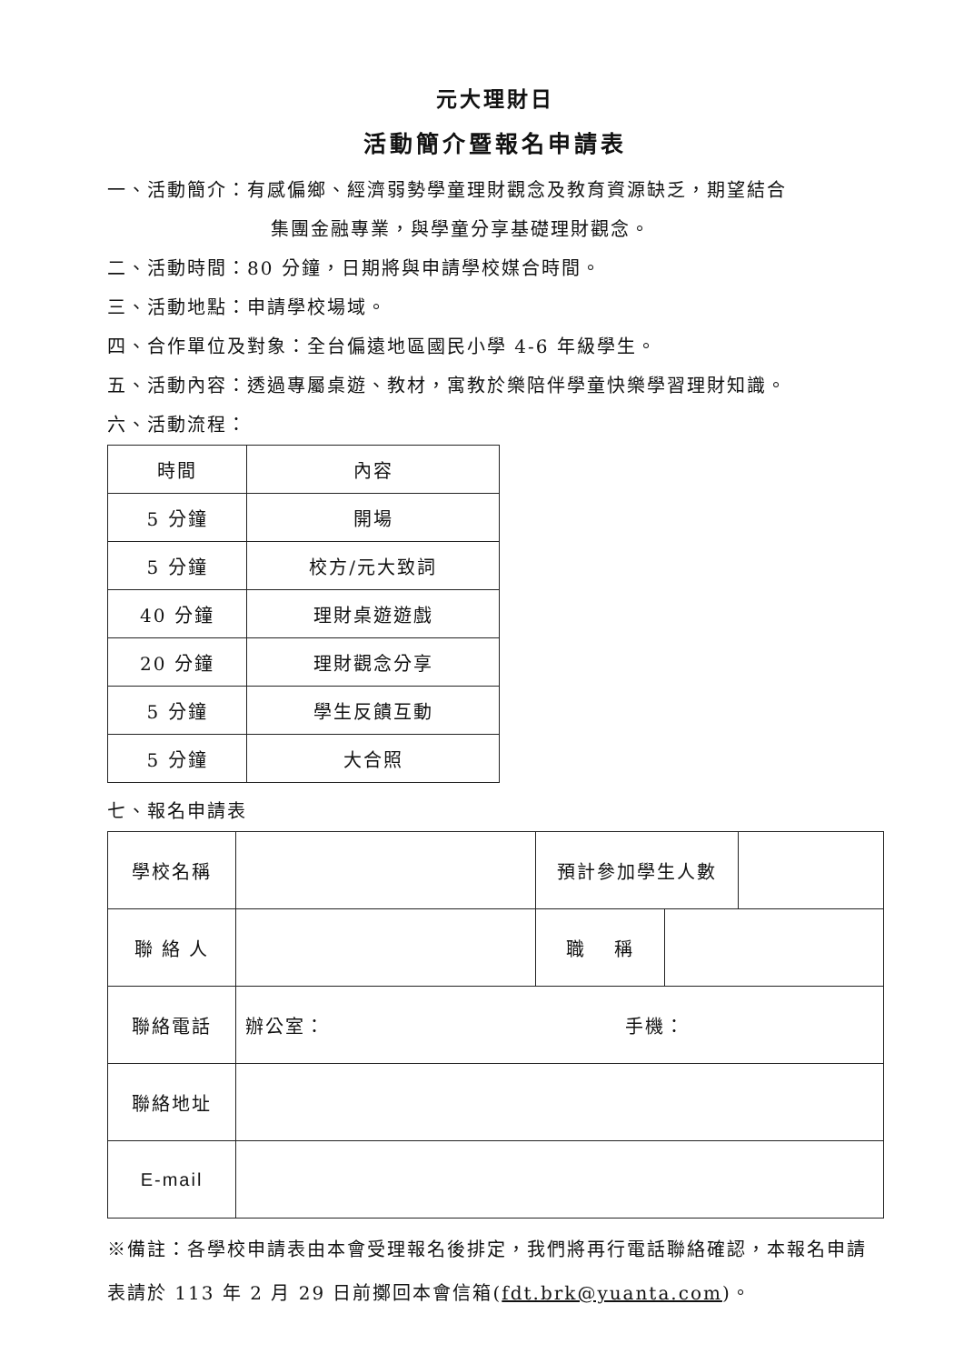元大理財日
活動簡介暨報名申請表
一、活動簡介：有感偏鄉、經濟弱勢學童理財觀念及教育資源缺乏，期望結合
集團金融專業，與學童分享基礎理財觀念。
二、活動時間：80 分鐘，日期將與申請學校媒合時間。
三、活動地點：申請學校場域。
四、合作單位及對象：全台偏遠地區國民小學 4-6 年級學生。
五、活動內容：透過專屬桌遊、教材，寓教於樂陪伴學童快樂學習理財知識。
六、活動流程：
| 時間 | 內容 |
| 5 分鐘 | 開場 |
| 5 分鐘 | 校方/元大致詞 |
| 40 分鐘 | 理財桌遊遊戲 |
| 20 分鐘 | 理財觀念分享 |
| 5 分鐘 | 學生反饋互動 |
| 5 分鐘 | 大合照 |
七、報名申請表
| 學校名稱 | | 預計參加學生人數 | | |
| 聯 絡 人 | | 職 稱 | | |
| 聯絡電話 | 辦公室： 手機： | | | |
| 聯絡地址 | | | | |
| E-mail | | | | |
※備註：各學校申請表由本會受理報名後排定，我們將再行電話聯絡確認，本報名申請表請於 113 年 2 月 29 日前擲回本會信箱(fdt.brk@yuanta.com)。